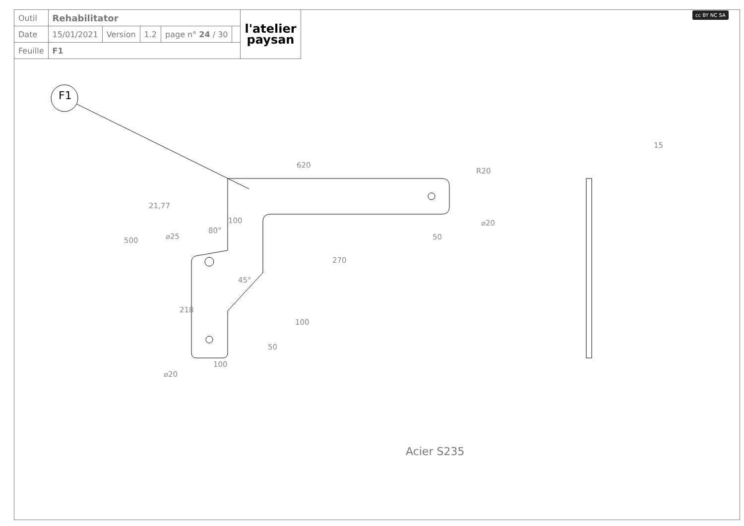| Outil | Rehabilitator | | | | | l'atelier paysan |
| Date | 15/01/2021 | Version | 1.2 | page n° 24 / 30 | | |
| Feuille | F1 | | | | | |
cc BY NC SA
F1
620
R20
15
100
80°
⌀25
21,77
500
270
45°
218
100
50
100
⌀20
50
⌀20
Acier S235